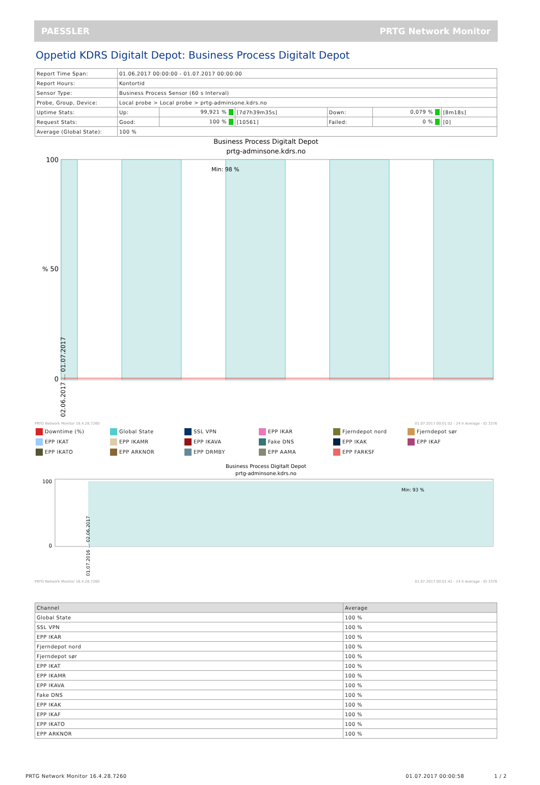PAESSLER PRTG Network Monitor
Oppetid KDRS Digitalt Depot: Business Process Digitalt Depot
| Report Time Span: | 01.06.2017 00:00:00 - 01.07.2017 00:00:00 | | | | | |
| Report Hours: | Kontortid | | | | | |
| Sensor Type: | Business Process Sensor (60 s Interval) | | | | | |
| Probe, Group, Device: | Local probe > Local probe > prtg-adminsone.kdrs.no | | | | | |
| Uptime Stats: | Up: | 99,921 % | [7d7h39m35s] | Down: | 0,079 % | [8m18s] |
| Request Stats: | Good: | 100 % | [10561] | Failed: | 0 % | [0] |
| Average (Global State): | 100 % | | | | | |
Business Process Digitalt Depot
prtg-adminsone.kdrs.no
Min: 98 %
100
50
0
%
PRTG Network Monitor 16.4.28.7260
01.07.2017 00:01:02 - 24 h Average - ID 3376
02.06.2017 … 01.07.2017
Downtime (%)
Global State
SSL VPN
EPP IKAR
Fjerndepot nord
Fjerndepot sør
EPP IKAT
EPP IKAMR
EPP IKAVA
Fake DNS
EPP IKAK
EPP IKAF
EPP IKATO
EPP ARKNOR
EPP DRMBY
EPP AAMA
EPP FARKSF
Business Process Digitalt Depot
prtg-adminsone.kdrs.no
Min: 93 %
100
0
PRTG Network Monitor 16.4.28.7260
01.07.2017 00:01:42 - 24 h Average - ID 3376
01.07.2016 … 02.06.2017
| Channel | Average |
| --- | --- |
| Global State | 100 % |
| SSL VPN | 100 % |
| EPP IKAR | 100 % |
| Fjerndepot nord | 100 % |
| Fjerndepot sør | 100 % |
| EPP IKAT | 100 % |
| EPP IKAMR | 100 % |
| EPP IKAVA | 100 % |
| Fake DNS | 100 % |
| EPP IKAK | 100 % |
| EPP IKAF | 100 % |
| EPP IKATO | 100 % |
| EPP ARKNOR | 100 % |
PRTG Network Monitor 16.4.28.7260 01.07.2017 00:00:58 1 / 2